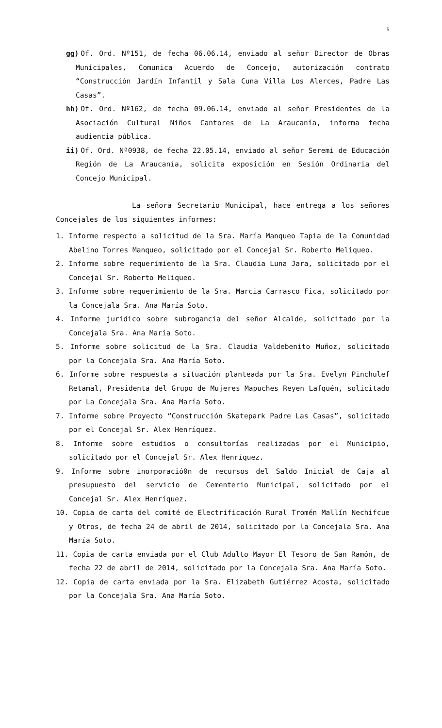5
gg) Of. Ord. Nº151, de fecha 06.06.14, enviado al señor Director de Obras Municipales, Comunica Acuerdo de Concejo, autorización contrato “Construcción Jardín Infantil y Sala Cuna Villa Los Alerces, Padre Las Casas”.
hh) Of. Ord. Nº162, de fecha 09.06.14, enviado al señor Presidentes de la Asociación Cultural Niños Cantores de La Araucanía, informa fecha audiencia pública.
ii) Of. Ord. Nº0938, de fecha 22.05.14, enviado al señor Seremi de Educación Región de La Araucanía, solicita exposición en Sesión Ordinaria del Concejo Municipal.
La señora Secretario Municipal, hace entrega a los señores Concejales de los siguientes informes:
1. Informe respecto a solicitud de la Sra. María Manqueo Tapia de la Comunidad Abelino Torres Manqueo, solicitado por el Concejal Sr. Roberto Meliqueo.
2. Informe sobre requerimiento de la Sra. Claudia Luna Jara, solicitado por el Concejal Sr. Roberto Meliqueo.
3. Informe sobre requerimiento de la Sra. Marcia Carrasco Fica, solicitado por la Concejala Sra. Ana María Soto.
4. Informe jurídico sobre subrogancia del señor Alcalde, solicitado por la Concejala Sra. Ana María Soto.
5. Informe sobre solicitud de la Sra. Claudia Valdebenito Muñoz, solicitado por la Concejala Sra. Ana María Soto.
6. Informe sobre respuesta a situación planteada por la Sra. Evelyn Pinchulef Retamal, Presidenta del Grupo de Mujeres Mapuches Reyen Lafquén, solicitado por La Concejala Sra. Ana María Soto.
7. Informe sobre Proyecto “Construcción Skatepark Padre Las Casas”, solicitado por el Concejal Sr. Alex Henríquez.
8. Informe sobre estudios o consultorías realizadas por el Municipio, solicitado por el Concejal Sr. Alex Henríquez.
9. Informe sobre inorporació0n de recursos del Saldo Inicial de Caja al presupuesto del servicio de Cementerio Municipal, solicitado por el Concejal Sr. Alex Henríquez.
10. Copia de carta del comité de Electrificación Rural Tromén Mallín Nechifcue y Otros, de fecha 24 de abril de 2014, solicitado por la Concejala Sra. Ana María Soto.
11. Copia de carta enviada por el Club Adulto Mayor El Tesoro de San Ramón, de fecha 22 de abril de 2014, solicitado por la Concejala Sra. Ana María Soto.
12. Copia de carta enviada por la Sra. Elizabeth Gutiérrez Acosta, solicitado por la Concejala Sra. Ana María Soto.